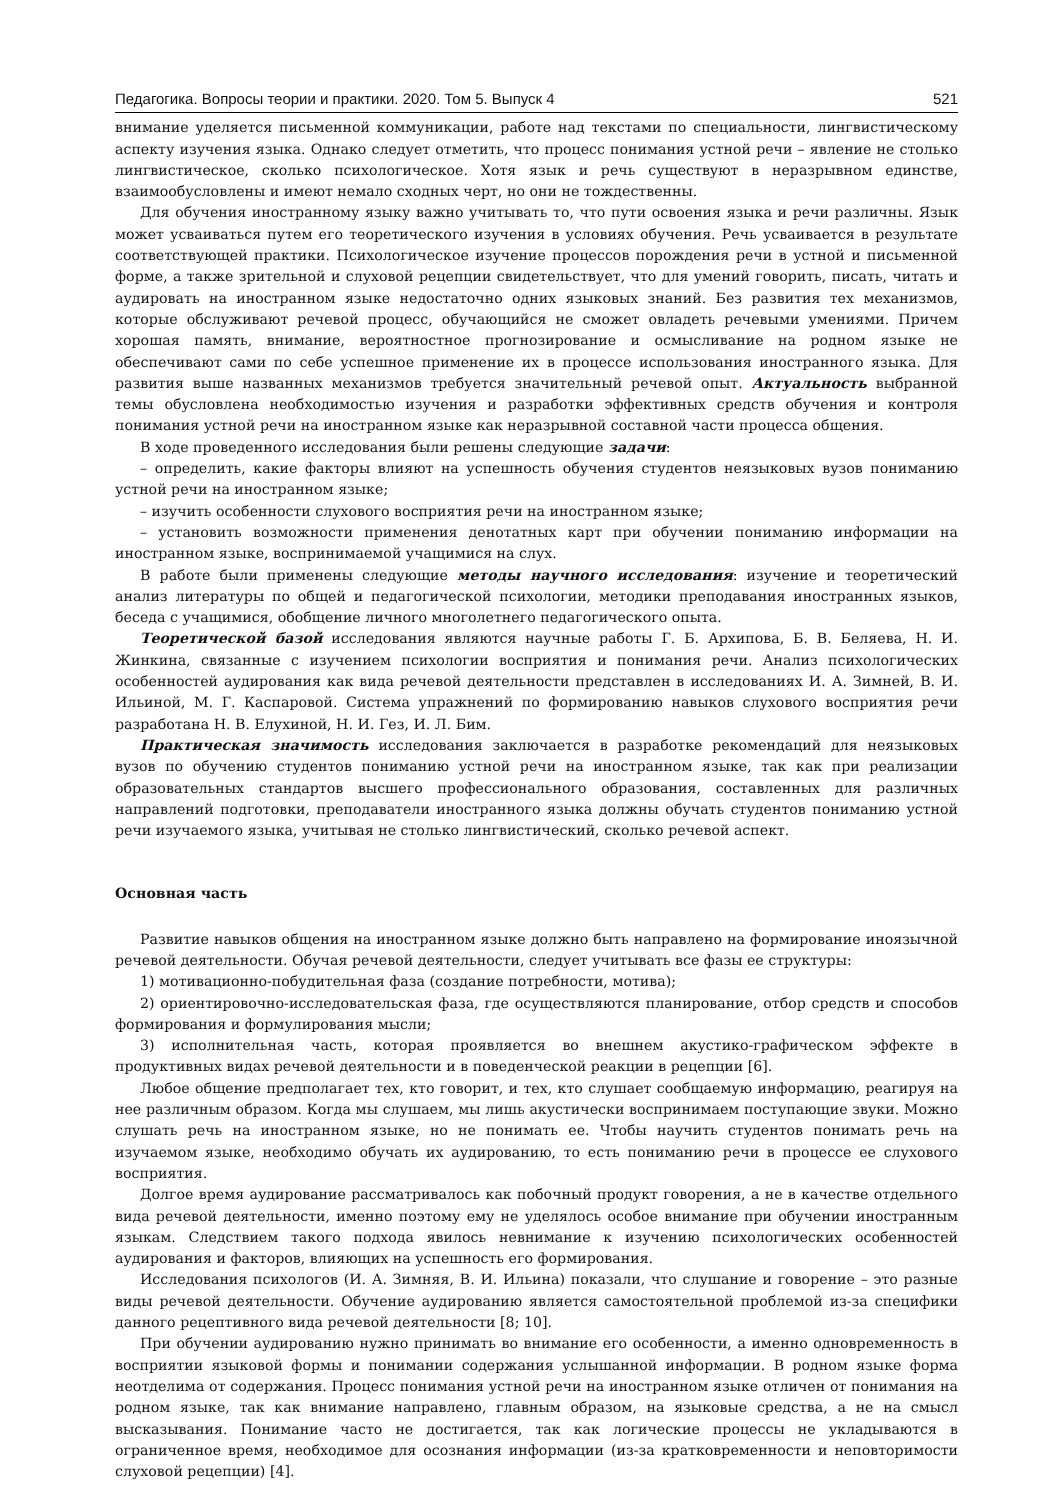Педагогика. Вопросы теории и практики. 2020. Том 5. Выпуск 4 521
внимание уделяется письменной коммуникации, работе над текстами по специальности, лингвистическому аспекту изучения языка. Однако следует отметить, что процесс понимания устной речи – явление не столько лингвистическое, сколько психологическое. Хотя язык и речь существуют в неразрывном единстве, взаимообусловлены и имеют немало сходных черт, но они не тождественны.
Для обучения иностранному языку важно учитывать то, что пути освоения языка и речи различны. Язык может усваиваться путем его теоретического изучения в условиях обучения. Речь усваивается в результате соответствующей практики. Психологическое изучение процессов порождения речи в устной и письменной форме, а также зрительной и слуховой рецепции свидетельствует, что для умений говорить, писать, читать и аудировать на иностранном языке недостаточно одних языковых знаний. Без развития тех механизмов, которые обслуживают речевой процесс, обучающийся не сможет овладеть речевыми умениями. Причем хорошая память, внимание, вероятностное прогнозирование и осмысливание на родном языке не обеспечивают сами по себе успешное применение их в процессе использования иностранного языка. Для развития выше названных механизмов требуется значительный речевой опыт. Актуальность выбранной темы обусловлена необходимостью изучения и разработки эффективных средств обучения и контроля понимания устной речи на иностранном языке как неразрывной составной части процесса общения.
В ходе проведенного исследования были решены следующие задачи:
– определить, какие факторы влияют на успешность обучения студентов неязыковых вузов пониманию устной речи на иностранном языке;
– изучить особенности слухового восприятия речи на иностранном языке;
– установить возможности применения денотатных карт при обучении пониманию информации на иностранном языке, воспринимаемой учащимися на слух.
В работе были применены следующие методы научного исследования: изучение и теоретический анализ литературы по общей и педагогической психологии, методики преподавания иностранных языков, беседа с учащимися, обобщение личного многолетнего педагогического опыта.
Теоретической базой исследования являются научные работы Г. Б. Архипова, Б. В. Беляева, Н. И. Жинкина, связанные с изучением психологии восприятия и понимания речи. Анализ психологических особенностей аудирования как вида речевой деятельности представлен в исследованиях И. А. Зимней, В. И. Ильиной, М. Г. Каспаровой. Система упражнений по формированию навыков слухового восприятия речи разработана Н. В. Елухиной, Н. И. Гез, И. Л. Бим.
Практическая значимость исследования заключается в разработке рекомендаций для неязыковых вузов по обучению студентов пониманию устной речи на иностранном языке, так как при реализации образовательных стандартов высшего профессионального образования, составленных для различных направлений подготовки, преподаватели иностранного языка должны обучать студентов пониманию устной речи изучаемого языка, учитывая не столько лингвистический, сколько речевой аспект.
Основная часть
Развитие навыков общения на иностранном языке должно быть направлено на формирование иноязычной речевой деятельности. Обучая речевой деятельности, следует учитывать все фазы ее структуры:
1) мотивационно-побудительная фаза (создание потребности, мотива);
2) ориентировочно-исследовательская фаза, где осуществляются планирование, отбор средств и способов формирования и формулирования мысли;
3) исполнительная часть, которая проявляется во внешнем акустико-графическом эффекте в продуктивных видах речевой деятельности и в поведенческой реакции в рецепции [6].
Любое общение предполагает тех, кто говорит, и тех, кто слушает сообщаемую информацию, реагируя на нее различным образом. Когда мы слушаем, мы лишь акустически воспринимаем поступающие звуки. Можно слушать речь на иностранном языке, но не понимать ее. Чтобы научить студентов понимать речь на изучаемом языке, необходимо обучать их аудированию, то есть пониманию речи в процессе ее слухового восприятия.
Долгое время аудирование рассматривалось как побочный продукт говорения, а не в качестве отдельного вида речевой деятельности, именно поэтому ему не уделялось особое внимание при обучении иностранным языкам. Следствием такого подхода явилось невнимание к изучению психологических особенностей аудирования и факторов, влияющих на успешность его формирования.
Исследования психологов (И. А. Зимняя, В. И. Ильина) показали, что слушание и говорение – это разные виды речевой деятельности. Обучение аудированию является самостоятельной проблемой из-за специфики данного рецептивного вида речевой деятельности [8; 10].
При обучении аудированию нужно принимать во внимание его особенности, а именно одновременность в восприятии языковой формы и понимании содержания услышанной информации. В родном языке форма неотделима от содержания. Процесс понимания устной речи на иностранном языке отличен от понимания на родном языке, так как внимание направлено, главным образом, на языковые средства, а не на смысл высказывания. Понимание часто не достигается, так как логические процессы не укладываются в ограниченное время, необходимое для осознания информации (из-за кратковременности и неповторимости слуховой рецепции) [4].